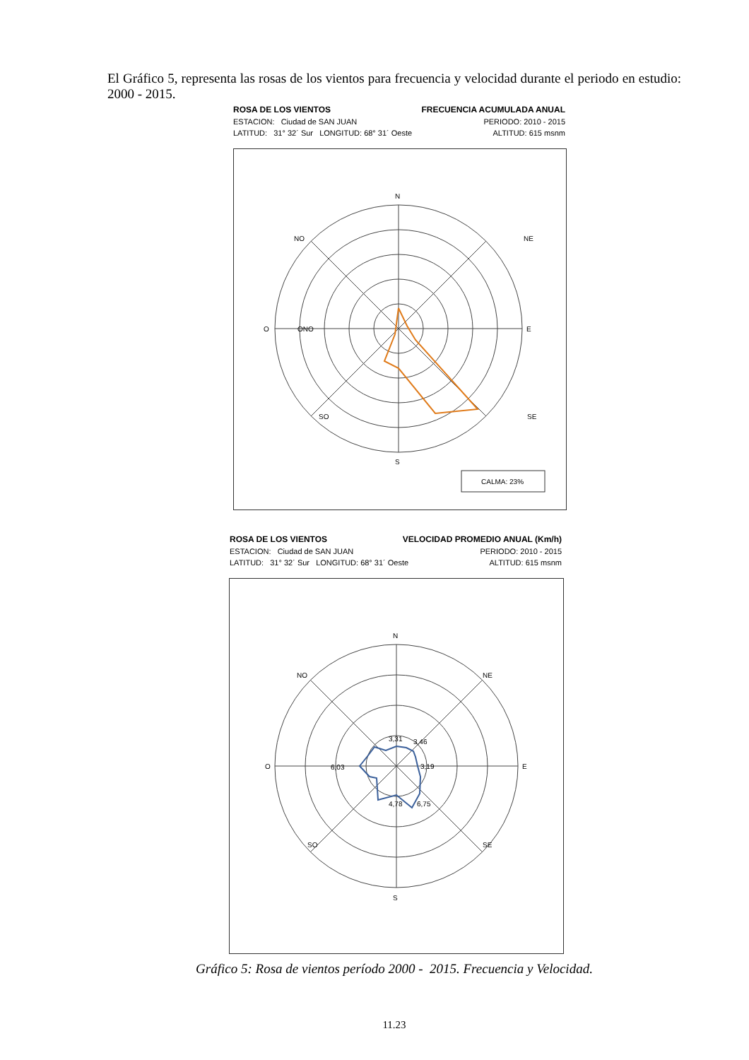El Gráfico 5, representa las rosas de los vientos para frecuencia y velocidad durante el periodo en estudio: 2000 - 2015.
ROSA DE LOS VIENTOS FRECUENCIA ACUMULADA ANUAL
ESTACION: Ciudad de SAN JUAN PERIODO: 2010 - 2015
LATITUD: 31° 32´ Sur LONGITUD: 68° 31´ Oeste ALTITUD: 615 msnm
N
S
O
E
SE
SO
NO
NE
ONO
CALMA: 23%
ROSA DE LOS VIENTOS VELOCIDAD PROMEDIO ANUAL (Km/h)
ESTACION: Ciudad de SAN JUAN PERIODO: 2010 - 2015
LATITUD: 31° 32´ Sur LONGITUD: 68° 31´ Oeste ALTITUD: 615 msnm
N
S
O
E
SO
SE
NO
NE
3,31
3,46
6,03
3,19
6,75
4,78
Gráfico 5: Rosa de vientos período 2000 - 2015. Frecuencia y Velocidad.
11.23